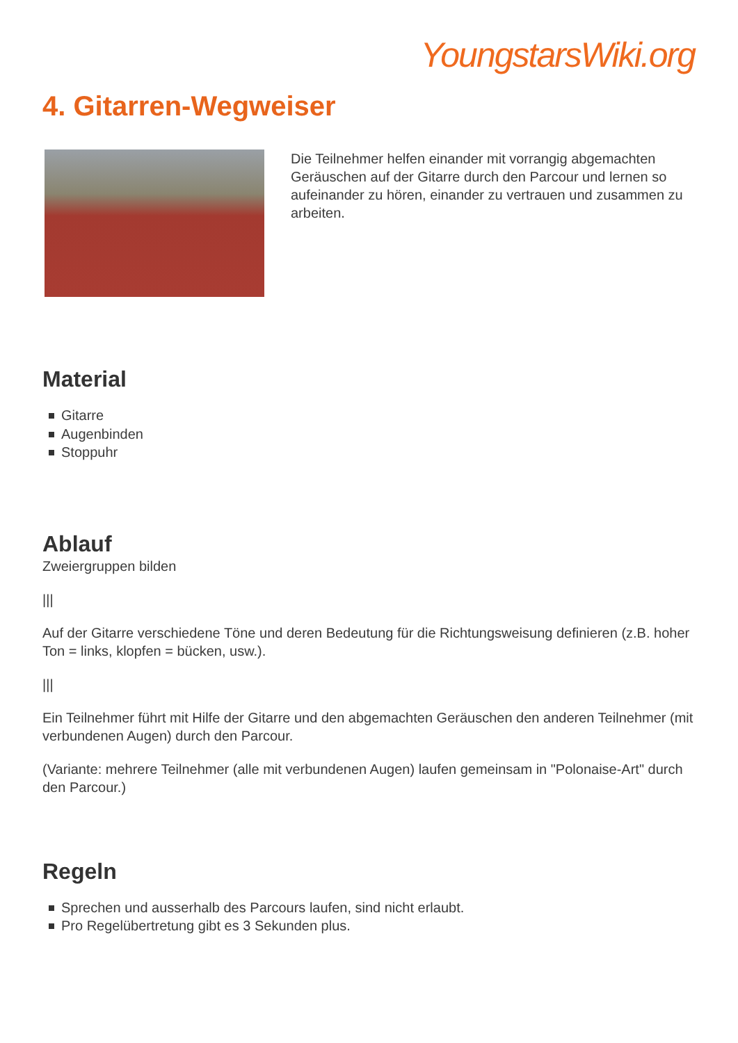YoungstarsWiki.org
4. Gitarren-Wegweiser
Die Teilnehmer helfen einander mit vorrangig abgemachten Geräuschen auf der Gitarre durch den Parcour und lernen so aufeinander zu hören, einander zu vertrauen und zusammen zu arbeiten.
Material
Gitarre
Augenbinden
Stoppuhr
Ablauf
Zweiergruppen bilden
|||
Auf der Gitarre verschiedene Töne und deren Bedeutung für die Richtungsweisung definieren (z.B. hoher Ton = links, klopfen = bücken, usw.).
|||
Ein Teilnehmer führt mit Hilfe der Gitarre und den abgemachten Geräuschen den anderen Teilnehmer (mit verbundenen Augen) durch den Parcour.
(Variante: mehrere Teilnehmer (alle mit verbundenen Augen) laufen gemeinsam in "Polonaise-Art" durch den Parcour.)
Regeln
Sprechen und ausserhalb des Parcours laufen, sind nicht erlaubt.
Pro Regelübertretung gibt es 3 Sekunden plus.